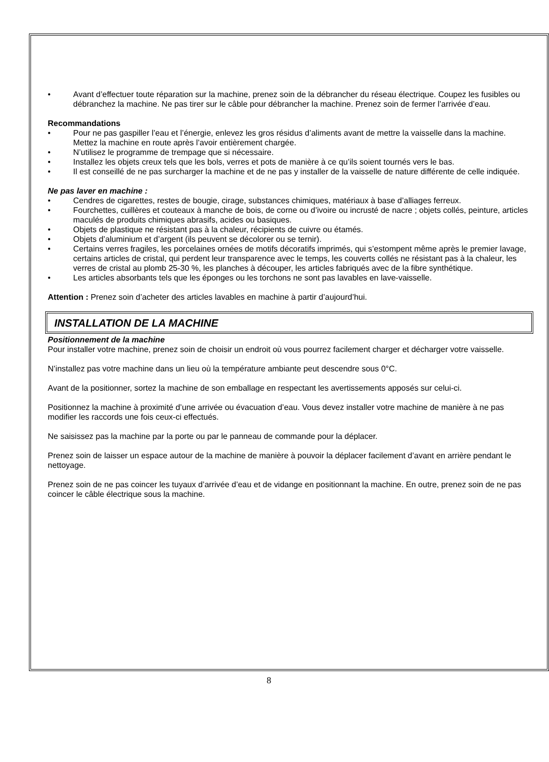• Avant d’effectuer toute réparation sur la machine, prenez soin de la débrancher du réseau électrique. Coupez les fusibles ou débranchez la machine. Ne pas tirer sur le câble pour débrancher la machine. Prenez soin de fermer l’arrivée d’eau.
Recommandations
• Pour ne pas gaspiller l’eau et l’énergie, enlevez les gros résidus d’aliments avant de mettre la vaisselle dans la machine. Mettez la machine en route après l’avoir entièrement chargée.
• N’utilisez le programme de trempage que si nécessaire.
• Installez les objets creux tels que les bols, verres et pots de manière à ce qu’ils soient tournés vers le bas.
• Il est conseillé de ne pas surcharger la machine et de ne pas y installer de la vaisselle de nature différente de celle indiquée.
Ne pas laver en machine :
• Cendres de cigarettes, restes de bougie, cirage, substances chimiques, matériaux à base d’alliages ferreux.
• Fourchettes, cuillères et couteaux à manche de bois, de corne ou d’ivoire ou incrusté de nacre ; objets collés, peinture, articles maculés de produits chimiques abrasifs, acides ou basiques.
• Objets de plastique ne résistant pas à la chaleur, récipients de cuivre ou étamés.
• Objets d’aluminium et d’argent (ils peuvent se décolorer ou se ternir).
• Certains verres fragiles, les porcelaines ornées de motifs décoratifs imprimés, qui s’estompent même après le premier lavage, certains articles de cristal, qui perdent leur transparence avec le temps, les couverts collés ne résistant pas à la chaleur, les verres de cristal au plomb 25-30 %, les planches à découper, les articles fabriqués avec de la fibre synthétique.
• Les articles absorbants tels que les éponges ou les torchons ne sont pas lavables en lave-vaisselle.
Attention : Prenez soin d’acheter des articles lavables en machine à partir d’aujourd’hui.
INSTALLATION DE LA MACHINE
Positionnement de la machine
Pour installer votre machine, prenez soin de choisir un endroit où vous pourrez facilement charger et décharger votre vaisselle.
N’installez pas votre machine dans un lieu où la température ambiante peut descendre sous 0°C.
Avant de la positionner, sortez la machine de son emballage en respectant les avertissements apposés sur celui-ci.
Positionnez la machine à proximité d’une arrivée ou évacuation d’eau. Vous devez installer votre machine de manière à ne pas modifier les raccords une fois ceux-ci effectués.
Ne saisissez pas la machine par la porte ou par le panneau de commande pour la déplacer.
Prenez soin de laisser un espace autour de la machine de manière à pouvoir la déplacer facilement d’avant en arrière pendant le nettoyage.
Prenez soin de ne pas coincer les tuyaux d’arrivée d’eau et de vidange en positionnant la machine. En outre, prenez soin de ne pas coincer le câble électrique sous la machine.
8